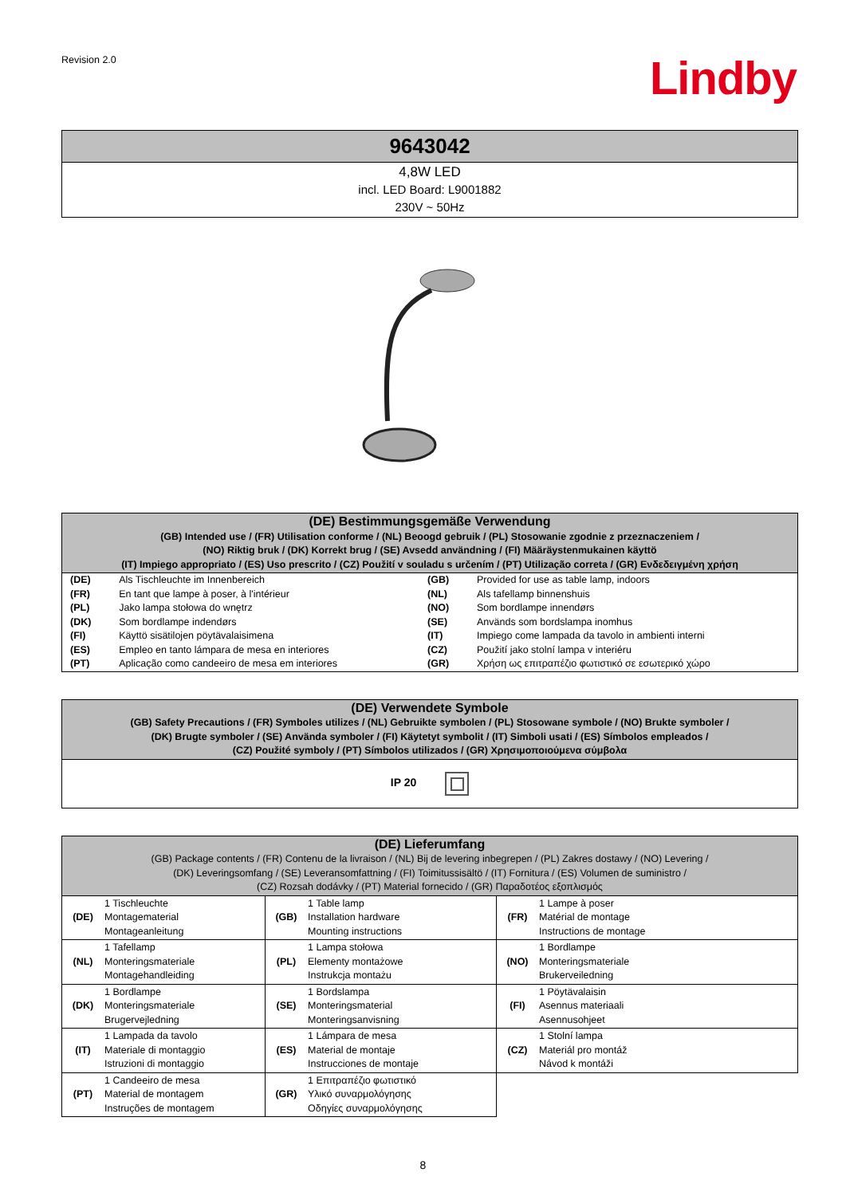Revision 2.0
Lindby
| 9643042 |
| 4,8W LED incl. LED Board: L9001882 230V ~ 50Hz |
| (DE) Bestimmungsgemäße Verwendung (GB) Intended use / (FR) Utilisation conforme / (NL) Beoogd gebruik / (PL) Stosowanie zgodnie z przeznaczeniem / (NO) Riktig bruk / (DK) Korrekt brug / (SE) Avsedd användning / (FI) Määräystenmukainen käyttö (IT) Impiego appropriato / (ES) Uso prescrito / (CZ) Použití v souladu s určením / (PT) Utilização correta / (GR) Ενδεδειγμένη χρήση | | | |
| (DE) | Als Tischleuchte im Innenbereich | (GB) | Provided for use as table lamp, indoors |
| (FR) | En tant que lampe à poser, à l'intérieur | (NL) | Als tafellamp binnenshuis |
| (PL) | Jako lampa stołowa do wnętrz | (NO) | Som bordlampe innendørs |
| (DK) | Som bordlampe indendørs | (SE) | Används som bordslampa inomhus |
| (FI) | Käyttö sisätilojen pöytävalaisimena | (IT) | Impiego come lampada da tavolo in ambienti interni |
| (ES) | Empleo en tanto lámpara de mesa en interiores | (CZ) | Použití jako stolní lampa v interiéru |
| (PT) | Aplicação como candeeiro de mesa em interiores | (GR) | Χρήση ως επιτραπέζιο φωτιστικό σε εσωτερικό χώρο |
| (DE) Verwendete Symbole (GB) Safety Precautions / (FR) Symboles utilizes / (NL) Gebruikte symbolen / (PL) Stosowane symbole / (NO) Brukte symboler / (DK) Brugte symboler / (SE) Använda symboler / (FI) Käytetyt symbolit / (IT) Simboli usati / (ES) Símbolos empleados / (CZ) Použité symboly / (PT) Símbolos utilizados / (GR) Χρησιμοποιούμενα σύμβολα |
| IP 20 |
| (DE) Lieferumfang (GB) Package contents / (FR) Contenu de la livraison / (NL) Bij de levering inbegrepen / (PL) Zakres dostawy / (NO) Levering / (DK) Leveringsomfang / (SE) Leveransomfattning / (FI) Toimitussisältö / (IT) Fornitura / (ES) Volumen de suministro / (CZ) Rozsah dodávky / (PT) Material fornecido / (GR) Παραδοτέος εξοπλισμός | | | | | |
| (DE) | 1 Tischleuchte Montagematerial Montageanleitung | (GB) | 1 Table lamp Installation hardware Mounting instructions | (FR) | 1 Lampe à poser Matérial de montage Instructions de montage |
| (NL) | 1 Tafellamp Monteringsmateriale Montagehandleiding | (PL) | 1 Lampa stołowa Elementy montażowe Instrukcja montażu | (NO) | 1 Bordlampe Monteringsmateriale Brukerveiledning |
| (DK) | 1 Bordlampe Monteringsmateriale Brugervejledning | (SE) | 1 Bordslampa Monteringsmaterial Monteringsanvisning | (FI) | 1 Pöytävalaisin Asennus materiaali Asennusohjeet |
| (IT) | 1 Lampada da tavolo Materiale di montaggio Istruzioni di montaggio | (ES) | 1 Lámpara de mesa Material de montaje Instrucciones de montaje | (CZ) | 1 Stolní lampa Materiál pro montáž Návod k montáži |
| (PT) | 1 Candeeiro de mesa Material de montagem Instruções de montagem | (GR) | 1 Επιτραπέζιο φωτιστικό Υλικό συναρμολόγησης Οδηγίες συναρμολόγησης | | |
8